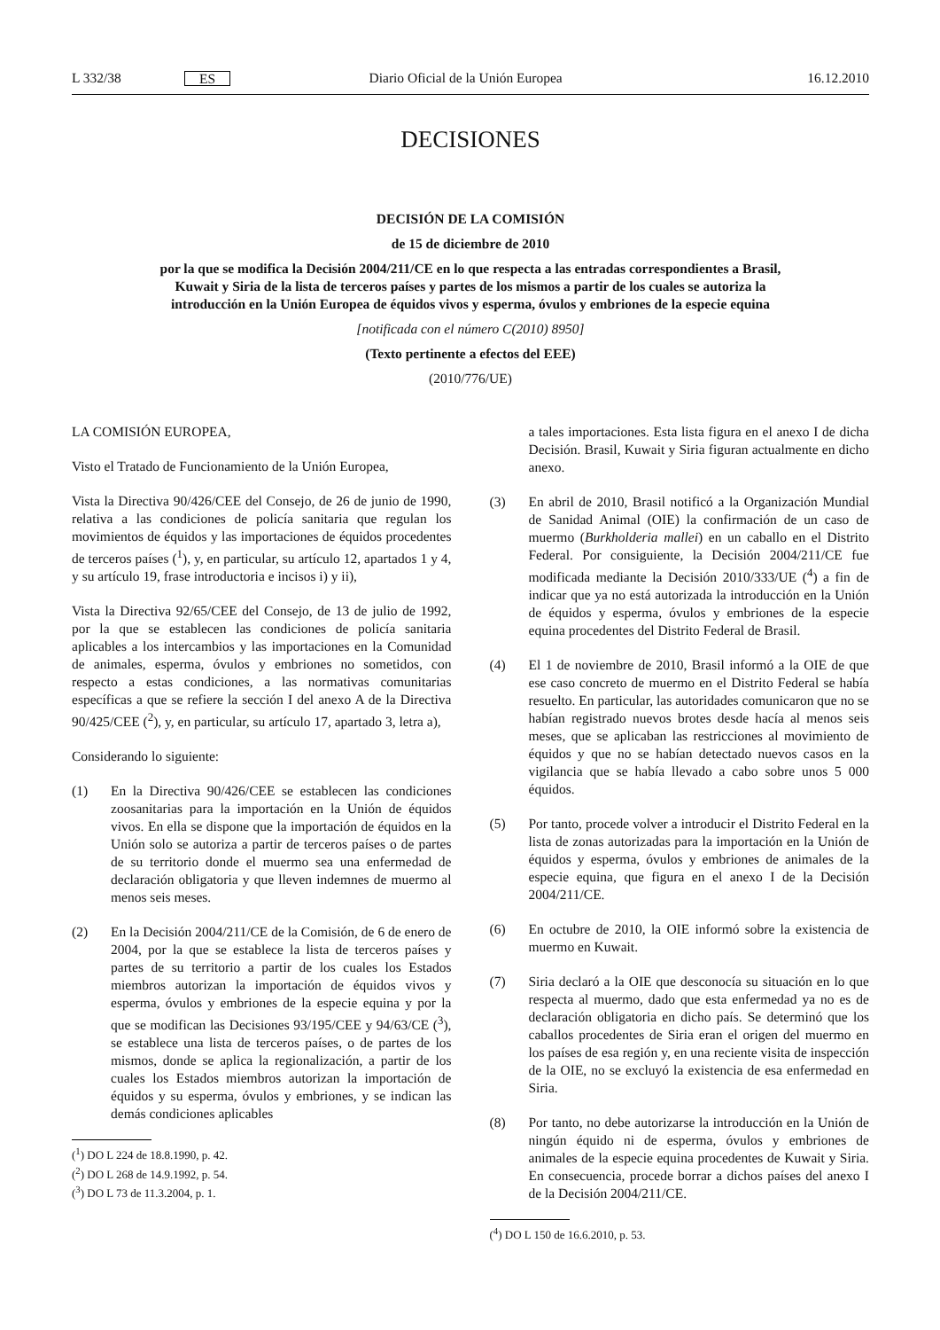L 332/38 ES Diario Oficial de la Unión Europea 16.12.2010
DECISIONES
DECISIÓN DE LA COMISIÓN
de 15 de diciembre de 2010
por la que se modifica la Decisión 2004/211/CE en lo que respecta a las entradas correspondientes a Brasil, Kuwait y Siria de la lista de terceros países y partes de los mismos a partir de los cuales se autoriza la introducción en la Unión Europea de équidos vivos y esperma, óvulos y embriones de la especie equina
[notificada con el número C(2010) 8950]
(Texto pertinente a efectos del EEE)
(2010/776/UE)
LA COMISIÓN EUROPEA,
Visto el Tratado de Funcionamiento de la Unión Europea,
Vista la Directiva 90/426/CEE del Consejo, de 26 de junio de 1990, relativa a las condiciones de policía sanitaria que regulan los movimientos de équidos y las importaciones de équidos procedentes de terceros países (<sup>1</sup>), y, en particular, su artículo 12, apartados 1 y 4, y su artículo 19, frase introductoria e incisos i) y ii),
Vista la Directiva 92/65/CEE del Consejo, de 13 de julio de 1992, por la que se establecen las condiciones de policía sanitaria aplicables a los intercambios y las importaciones en la Comunidad de animales, esperma, óvulos y embriones no sometidos, con respecto a estas condiciones, a las normativas comunitarias específicas a que se refiere la sección I del anexo A de la Directiva 90/425/CEE (<sup>2</sup>), y, en particular, su artículo 17, apartado 3, letra a),
Considerando lo siguiente:
(1) En la Directiva 90/426/CEE se establecen las condiciones zoosanitarias para la importación en la Unión de équidos vivos. En ella se dispone que la importación de équidos en la Unión solo se autoriza a partir de terceros países o de partes de su territorio donde el muermo sea una enfermedad de declaración obligatoria y que lleven indemnes de muermo al menos seis meses.
(2) En la Decisión 2004/211/CE de la Comisión, de 6 de enero de 2004, por la que se establece la lista de terceros países y partes de su territorio a partir de los cuales los Estados miembros autorizan la importación de équidos vivos y esperma, óvulos y embriones de la especie equina y por la que se modifican las Decisiones 93/195/CEE y 94/63/CE (<sup>3</sup>), se establece una lista de terceros países, o de partes de los mismos, donde se aplica la regionalización, a partir de los cuales los Estados miembros autorizan la importación de équidos y su esperma, óvulos y embriones, y se indican las demás condiciones aplicables
(<sup>1</sup>) DO L 224 de 18.8.1990, p. 42.
(<sup>2</sup>) DO L 268 de 14.9.1992, p. 54.
(<sup>3</sup>) DO L 73 de 11.3.2004, p. 1.
a tales importaciones. Esta lista figura en el anexo I de dicha Decisión. Brasil, Kuwait y Siria figuran actualmente en dicho anexo.
(3) En abril de 2010, Brasil notificó a la Organización Mundial de Sanidad Animal (OIE) la confirmación de un caso de muermo (Burkholderia mallei) en un caballo en el Distrito Federal. Por consiguiente, la Decisión 2004/211/CE fue modificada mediante la Decisión 2010/333/UE (<sup>4</sup>) a fin de indicar que ya no está autorizada la introducción en la Unión de équidos y esperma, óvulos y embriones de la especie equina procedentes del Distrito Federal de Brasil.
(4) El 1 de noviembre de 2010, Brasil informó a la OIE de que ese caso concreto de muermo en el Distrito Federal se había resuelto. En particular, las autoridades comunicaron que no se habían registrado nuevos brotes desde hacía al menos seis meses, que se aplicaban las restricciones al movimiento de équidos y que no se habían detectado nuevos casos en la vigilancia que se había llevado a cabo sobre unos 5 000 équidos.
(5) Por tanto, procede volver a introducir el Distrito Federal en la lista de zonas autorizadas para la importación en la Unión de équidos y esperma, óvulos y embriones de animales de la especie equina, que figura en el anexo I de la Decisión 2004/211/CE.
(6) En octubre de 2010, la OIE informó sobre la existencia de muermo en Kuwait.
(7) Siria declaró a la OIE que desconocía su situación en lo que respecta al muermo, dado que esta enfermedad ya no es de declaración obligatoria en dicho país. Se determinó que los caballos procedentes de Siria eran el origen del muermo en los países de esa región y, en una reciente visita de inspección de la OIE, no se excluyó la existencia de esa enfermedad en Siria.
(8) Por tanto, no debe autorizarse la introducción en la Unión de ningún équido ni de esperma, óvulos y embriones de animales de la especie equina procedentes de Kuwait y Siria. En consecuencia, procede borrar a dichos países del anexo I de la Decisión 2004/211/CE.
(<sup>4</sup>) DO L 150 de 16.6.2010, p. 53.